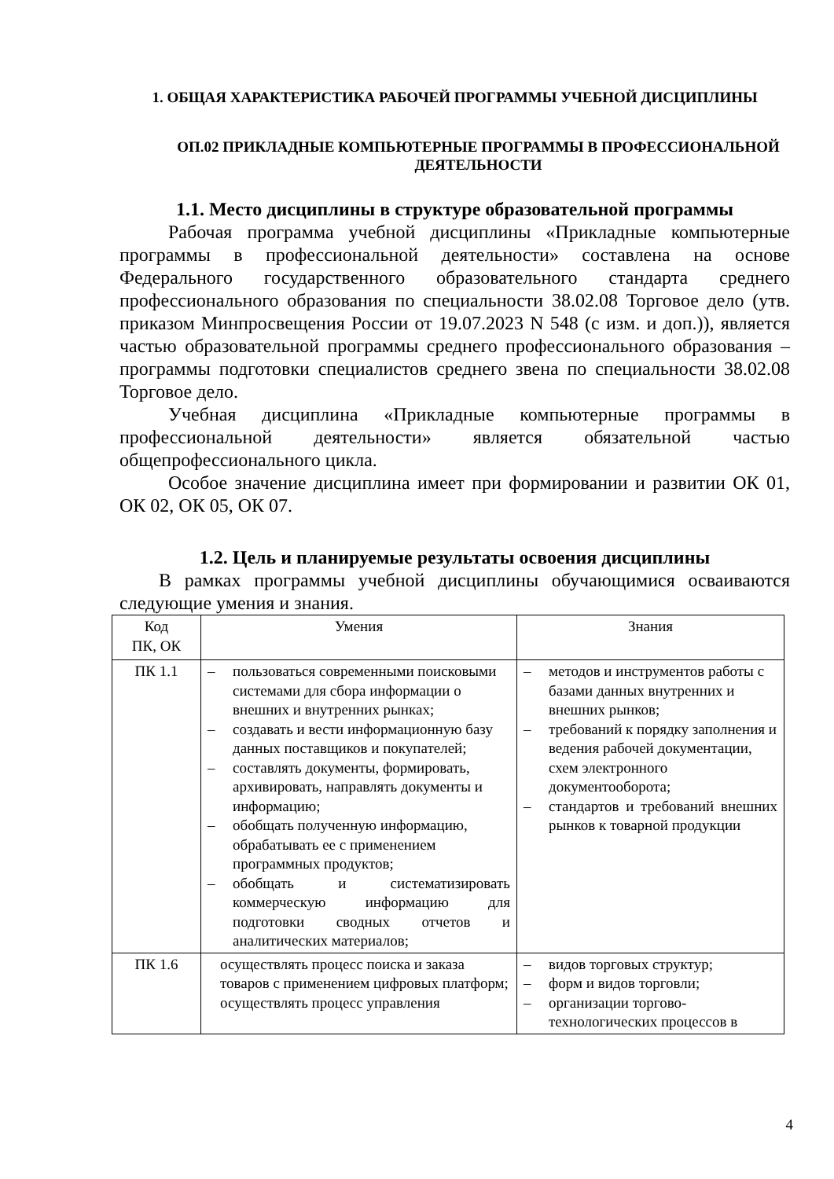1. ОБЩАЯ ХАРАКТЕРИСТИКА РАБОЧЕЙ ПРОГРАММЫ УЧЕБНОЙ ДИСЦИПЛИНЫ
ОП.02 ПРИКЛАДНЫЕ КОМПЬЮТЕРНЫЕ ПРОГРАММЫ В ПРОФЕССИОНАЛЬНОЙ ДЕЯТЕЛЬНОСТИ
1.1. Место дисциплины в структуре образовательной программы
Рабочая программа учебной дисциплины «Прикладные компьютерные программы в профессиональной деятельности» составлена на основе Федерального государственного образовательного стандарта среднего профессионального образования по специальности 38.02.08 Торговое дело (утв. приказом Минпросвещения России от 19.07.2023 N 548 (с изм. и доп.)), является частью образовательной программы среднего профессионального образования – программы подготовки специалистов среднего звена по специальности 38.02.08 Торговое дело.
Учебная дисциплина «Прикладные компьютерные программы в профессиональной деятельности» является обязательной частью общепрофессионального цикла.
Особое значение дисциплина имеет при формировании и развитии ОК 01, ОК 02, ОК 05, ОК 07.
1.2. Цель и планируемые результаты освоения дисциплины
В рамках программы учебной дисциплины обучающимися осваиваются следующие умения и знания.
| Код ПК, ОК | Умения | Знания |
| --- | --- | --- |
| ПК 1.1 | – пользоваться современными поисковыми системами для сбора информации о внешних и внутренних рынках; – создавать и вести информационную базу данных поставщиков и покупателей; – составлять документы, формировать, архивировать, направлять документы и информацию; – обобщать полученную информацию, обрабатывать ее с применением программных продуктов; – обобщать и систематизировать коммерческую информацию для подготовки сводных отчетов и аналитических материалов; | – методов и инструментов работы с базами данных внутренних и внешних рынков; – требований к порядку заполнения и ведения рабочей документации, схем электронного документооборота; – стандартов и требований внешних рынков к товарной продукции |
| ПК 1.6 | осуществлять процесс поиска и заказа товаров с применением цифровых платформ; осуществлять процесс управления | – видов торговых структур; – форм и видов торговли; – организации торгово-технологических процессов в |
4